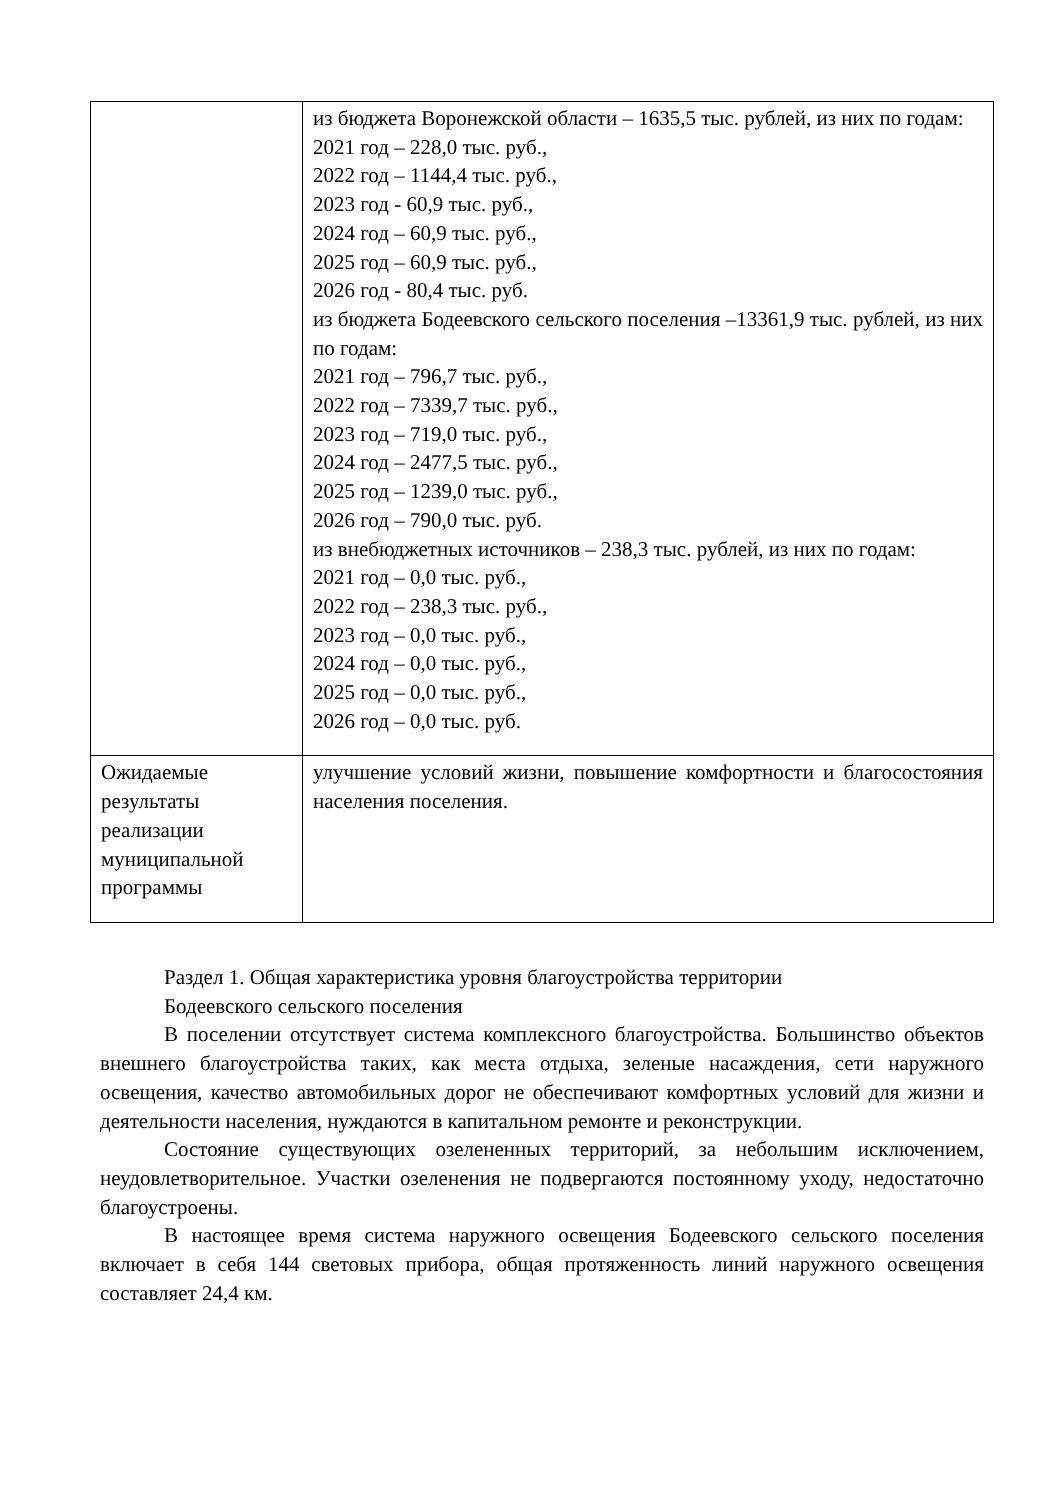| | из бюджета Воронежской области – 1635,5 тыс. рублей, из них по годам: 2021 год – 228,0 тыс. руб., 2022 год – 1144,4 тыс. руб., 2023 год - 60,9 тыс. руб., 2024 год – 60,9 тыс. руб., 2025 год – 60,9 тыс. руб., 2026 год - 80,4 тыс. руб. из бюджета Бодеевского сельского поселения –13361,9 тыс. рублей, из них по годам: 2021 год – 796,7 тыс. руб., 2022 год – 7339,7 тыс. руб., 2023 год – 719,0 тыс. руб., 2024 год – 2477,5 тыс. руб., 2025 год – 1239,0 тыс. руб., 2026 год – 790,0 тыс. руб. из внебюджетных источников – 238,3 тыс. рублей, из них по годам: 2021 год – 0,0 тыс. руб., 2022 год – 238,3 тыс. руб., 2023 год – 0,0 тыс. руб., 2024 год – 0,0 тыс. руб., 2025 год – 0,0 тыс. руб., 2026 год – 0,0 тыс. руб. |
| Ожидаемые результаты реализации муниципальной программы | улучшение условий жизни, повышение комфортности и благосостояния населения поселения. |
Раздел 1. Общая характеристика уровня благоустройства территории
Бодеевского сельского поселения
В поселении отсутствует система комплексного благоустройства. Большинство объектов внешнего благоустройства таких, как места отдыха, зеленые насаждения, сети наружного освещения, качество автомобильных дорог не обеспечивают комфортных условий для жизни и деятельности населения, нуждаются в капитальном ремонте и реконструкции.
Состояние существующих озелененных территорий, за небольшим исключением, неудовлетворительное. Участки озеленения не подвергаются постоянному уходу, недостаточно благоустроены.
В настоящее время система наружного освещения Бодеевского сельского поселения включает в себя 144 световых прибора, общая протяженность линий наружного освещения составляет 24,4 км.